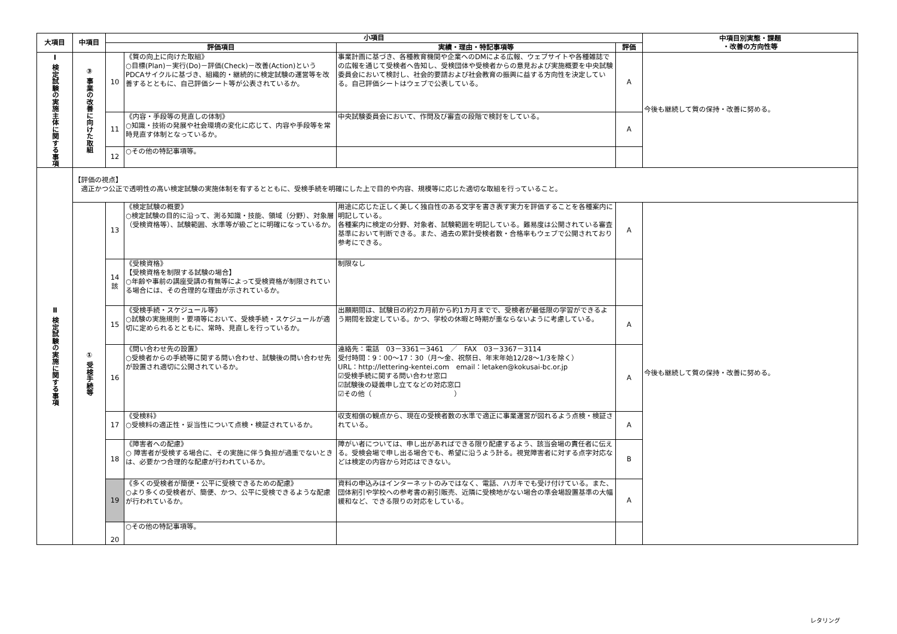| 大項目 | 中項目 | 小項目 | | | | 中項目別実態・課題 ・改善の方向性等 |
| --- | --- | --- | --- | --- | --- | --- |
| | | 評価項目 | | 実績・理由・特記事項等 | 評価 | |
| Ⅰ 検定試験の実施主体に関する事項 | ③ 事業の改善に向けた取組 | 10 | 《質の向上に向けた取組》 ○目標(Plan)－実行(Do)－評価(Check)－改善(Action)というPDCAサイクルに基づき、組織的・継続的に検定試験の運営等を改善するとともに、自己評価シート等が公表されているか。 | 事業計画に基づき、各種教育機関や企業へのDMによる広報、ウェブサイトや各種雑誌での広報を通じて受検者へ告知し、受検団体や受検者からの意見および実施概要を中央試験委員会において検討し、社会的要請および社会教育の振興に益する方向性を決定している。自己評価シートはウェブで公表している。 | A | 今後も継続して質の保持・改善に努める。 |
| | | 11 | 《内容・手段等の見直しの体制》 ○知識・技術の発展や社会環境の変化に応じて、内容や手段等を常時見直す体制となっているか。 | 中央試験委員会において、作問及び審査の段階で検討をしている。 | A | |
| | | 12 | ○その他の特記事項等。 | | | |
| Ⅱ 検定試験の実施に関する事項 | 【評価の視点】 適正かつ公正で透明性の高い検定試験の実施体制を有するとともに、受検手続を明確にした上で目的や内容、規模等に応じた適切な取組を行っていること。 | | | | | |
| | ① 受検手続等 | 13 | 《検定試験の概要》 ○検定試験の目的に沿って、測る知識・技能、領域（分野）、対象層（受検資格等）、試験範囲、水準等が級ごとに明確になっているか。 | 用途に応じた正しく美しく独自性のある文字を書き表す実力を評価することを各種案内に明記している。 各種案内に検定の分野、対象者、試験範囲を明記している。難易度は公開されている審査基準において判断できる。また、過去の累計受検者数・合格率もウェブで公開されており参考にできる。 | A | 今後も継続して質の保持・改善に努める。 |
| | | 14 該 | 《受検資格》 【受検資格を制限する試験の場合】 ○年齢や事前の講座受講の有無等によって受検資格が制限されている場合には、その合理的な理由が示されているか。 | 制限なし | | |
| | | 15 | 《受検手続・スケジュール等》 ○試験の実施規則・要項等において、受検手続・スケジュールが適切に定められるとともに、常時、見直しを行っているか。 | 出願期間は、試験日の約2カ月前から約1カ月までで、受検者が最低限の学習ができるよう期間を設定している。かつ、学校の休暇と時期が重ならないように考慮している。 | A | |
| | | 16 | 《問い合わせ先の設置》 ○受検者からの手続等に関する問い合わせ、試験後の問い合わせ先が設置され適切に公開されているか。 | 連絡先：電話 03－3361－3461 ／ FAX 03－3367－3114 受付時間：9：00～17：30（月～金、祝祭日、年末年始12/28～1/3を除く） URL：http://lettering-kentei.com email：letaken@kokusai-bc.or.jp ☑受検手続に関する問い合わせ窓口 ☑試験後の疑義申し立てなどの対応窓口 ☑その他（ ） | A | |
| | | 17 | 《受検料》 ○受検料の適正性・妥当性について点検・検証されているか。 | 収支相償の観点から、現在の受検者数の水準で適正に事業運営が図れるよう点検・検証されている。 | A | |
| | | 18 | 《障害者への配慮》 ○ 障害者が受検する場合に、その実施に伴う負担が過重でないときは、必要かつ合理的な配慮が行われているか。 | 障がい者については、申し出があればできる限り配慮するよう、該当会場の責任者に伝える。受検会場で申し出る場合でも、希望に沿うよう計る。視覚障害者に対する点字対応などは検定の内容から対応はできない。 | B | |
| | | 19 | 《多くの受検者が簡便・公平に受検できるための配慮》 ○より多くの受検者が、簡便、かつ、公平に受検できるような配慮が行われているか。 | 資料の申込みはインターネットのみではなく、電話、ハガキでも受け付けている。また、団体割引や学校への参考書の割引販売、近隣に受検地がない場合の準会場設置基準の大幅緩和など、できる限りの対応をしている。 | A | |
| | | 20 | ○その他の特記事項等。 | | | |
レタリング